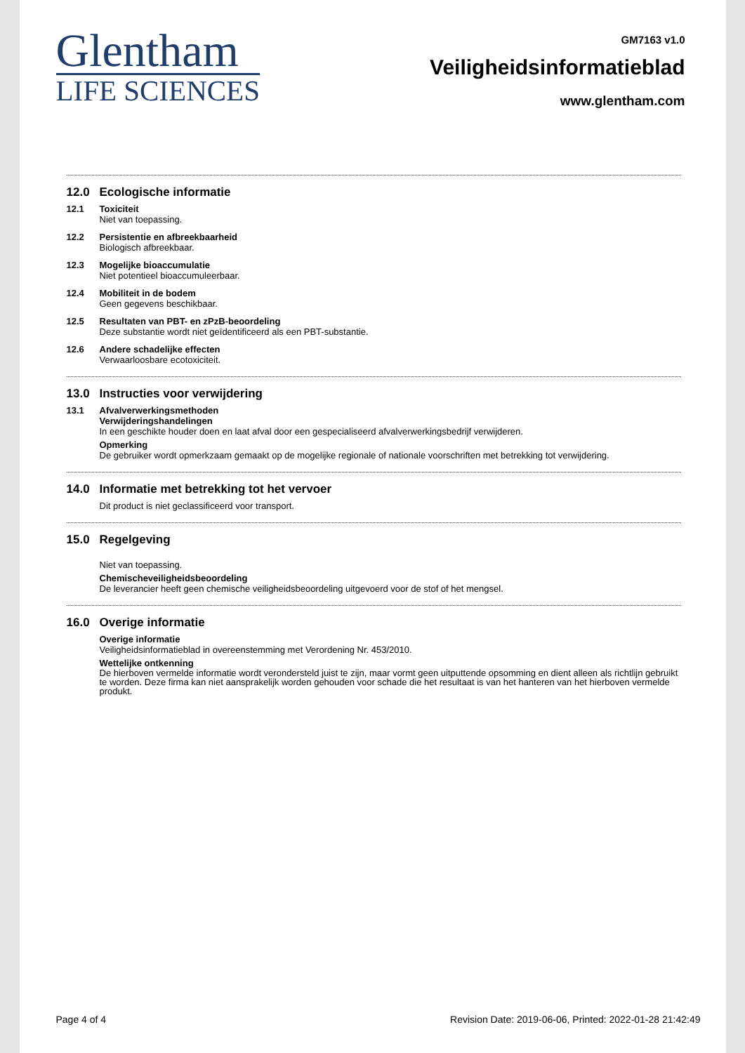Glentham
LIFE SCIENCES
GM7163 v1.0
Veiligheidsinformatieblad
www.glentham.com
12.0 Ecologische informatie
12.1 Toxiciteit
Niet van toepassing.
12.2 Persistentie en afbreekbaarheid
Biologisch afbreekbaar.
12.3 Mogelijke bioaccumulatie
Niet potentieel bioaccumuleerbaar.
12.4 Mobiliteit in de bodem
Geen gegevens beschikbaar.
12.5 Resultaten van PBT- en zPzB-beoordeling
Deze substantie wordt niet geïdentificeerd als een PBT-substantie.
12.6 Andere schadelijke effecten
Verwaarloosbare ecotoxiciteit.
13.0 Instructies voor verwijdering
13.1 Afvalverwerkingsmethoden
Verwijderingshandelingen
In een geschikte houder doen en laat afval door een gespecialiseerd afvalverwerkingsbedrijf verwijderen.
Opmerking
De gebruiker wordt opmerkzaam gemaakt op de mogelijke regionale of nationale voorschriften met betrekking tot verwijdering.
14.0 Informatie met betrekking tot het vervoer
Dit product is niet geclassificeerd voor transport.
15.0 Regelgeving
Niet van toepassing.
Chemischeveiligheidsbeoordeling
De leverancier heeft geen chemische veiligheidsbeoordeling uitgevoerd voor de stof of het mengsel.
16.0 Overige informatie
Overige informatie
Veiligheidsinformatieblad in overeenstemming met Verordening Nr. 453/2010.
Wettelijke ontkenning
De hierboven vermelde informatie wordt verondersteld juist te zijn, maar vormt geen uitputtende opsomming en dient alleen als richtlijn gebruikt te worden. Deze firma kan niet aansprakelijk worden gehouden voor schade die het resultaat is van het hanteren van het hierboven vermelde produkt.
Page 4 of 4 Revision Date: 2019-06-06, Printed: 2022-01-28 21:42:49